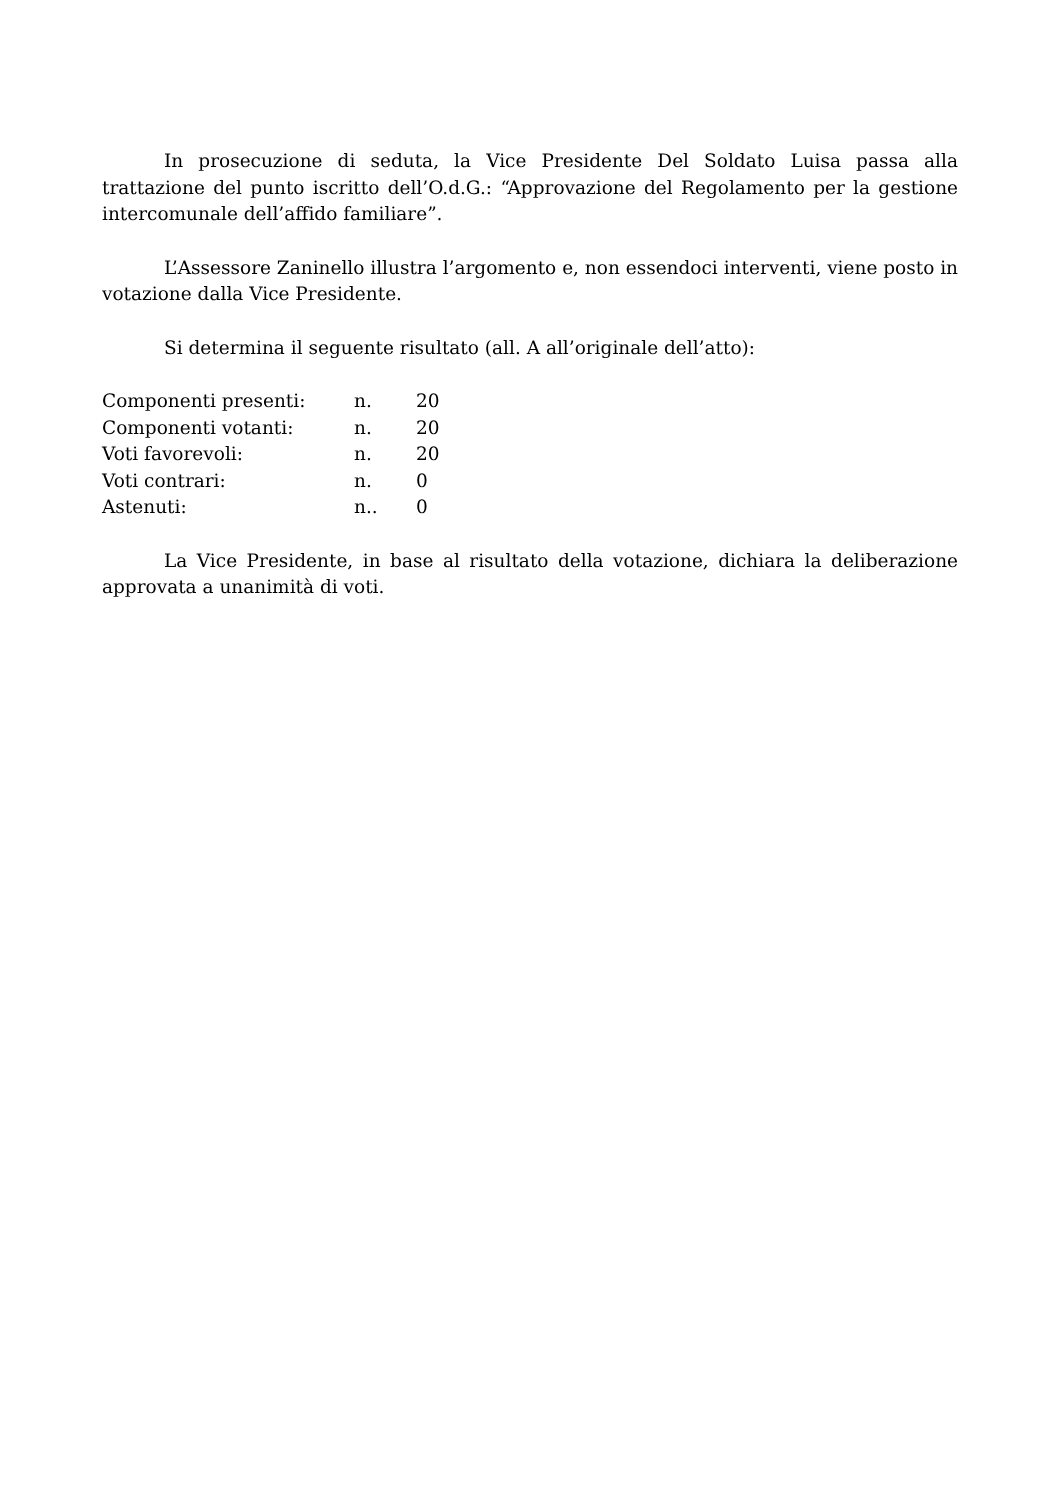In prosecuzione di seduta, la Vice Presidente Del Soldato Luisa passa alla trattazione del punto iscritto dell’O.d.G.: “Approvazione del Regolamento per la gestione intercomunale dell’affido familiare”.
L’Assessore Zaninello illustra l’argomento e, non essendoci interventi, viene posto in votazione dalla Vice Presidente.
Si determina il seguente risultato (all. A all’originale dell’atto):
| Componenti presenti: | n. | 20 |
| Componenti votanti: | n. | 20 |
| Voti favorevoli: | n. | 20 |
| Voti contrari: | n. | 0 |
| Astenuti: | n.. | 0 |
La Vice Presidente, in base al risultato della votazione, dichiara la deliberazione approvata a unanimità di voti.